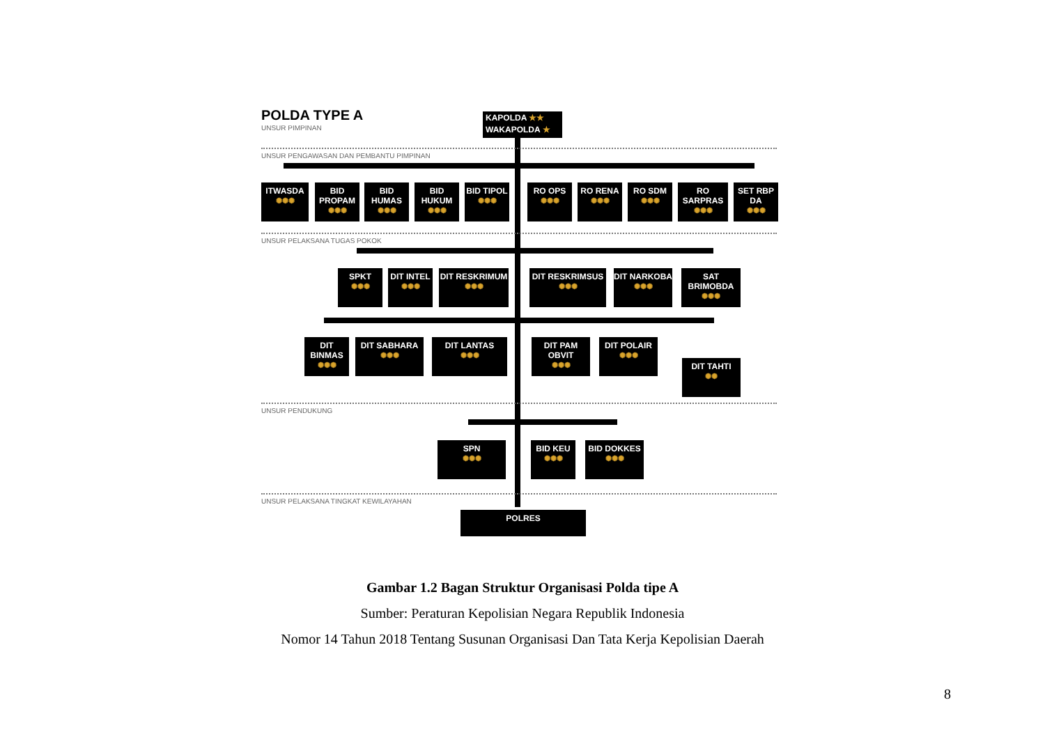POLDA TYPE A
UNSUR PIMPINAN
KAPOLDA ★★
WAKAPOLDA ★
UNSUR PENGAWASAN DAN PEMBANTU PIMPINAN
ITWASDA
✺✺✺
BID PROPAM
✺✺✺
BID HUMAS
✺✺✺
BID HUKUM
✺✺✺
BID TIPOL
✺✺✺
RO OPS
✺✺✺
RO RENA
✺✺✺
RO SDM
✺✺✺
RO SARPRAS
✺✺✺
SET RBP DA
✺✺✺
UNSUR PELAKSANA TUGAS POKOK
SPKT
✺✺✺
DIT INTEL
✺✺✺
DIT RESKRIMUM
✺✺✺
DIT RESKRIMSUS
✺✺✺
DIT NARKOBA
✺✺✺
SAT BRIMOBDA
✺✺✺
DIT BINMAS
✺✺✺
DIT SABHARA
✺✺✺
DIT LANTAS
✺✺✺
DIT PAM OBVIT
✺✺✺
DIT POLAIR
✺✺✺
DIT TAHTI
✺✺
UNSUR PENDUKUNG
SPN
✺✺✺
BID KEU
✺✺✺
BID DOKKES
✺✺✺
UNSUR PELAKSANA TINGKAT KEWILAYAHAN
POLRES
Gambar 1.2 Bagan Struktur Organisasi Polda tipe A
Sumber: Peraturan Kepolisian Negara Republik Indonesia
Nomor 14 Tahun 2018 Tentang Susunan Organisasi Dan Tata Kerja Kepolisian Daerah
8